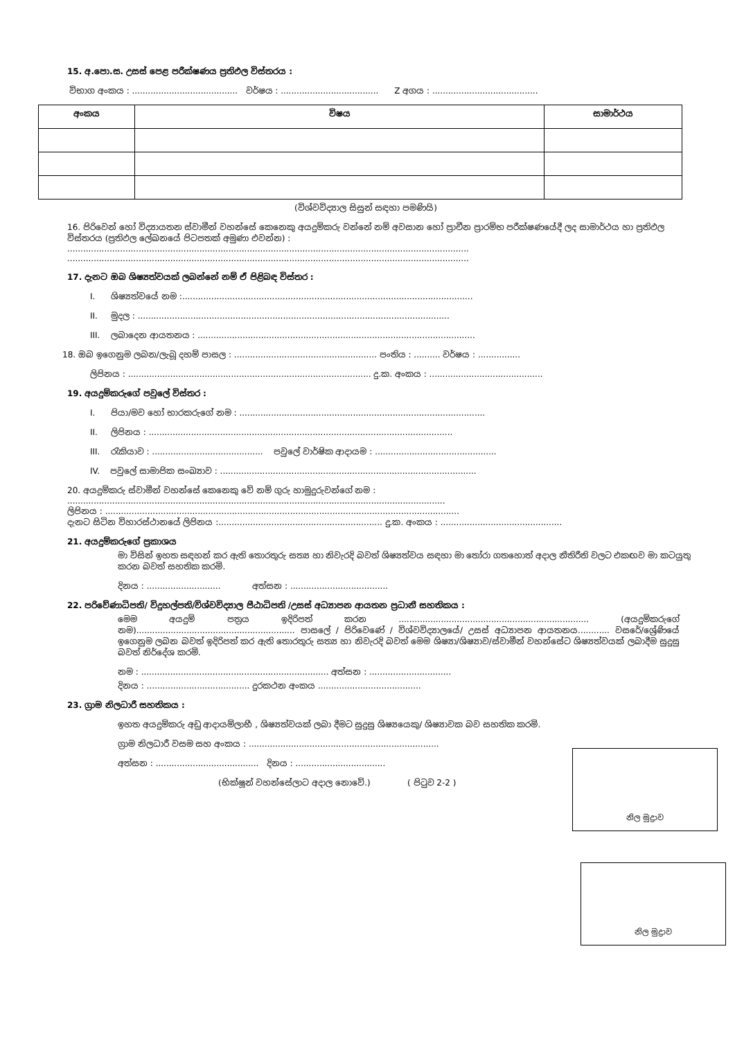15. අ.පො.ස. උසස් පෙළ පරීක්ෂණය ප්‍රතිඵල විස්තරය :
විභාග අංකය : ........................................ වර්ෂය : ..................................... Z අගය : ........................................
| අංකය | විෂය | සාමාර්ථය |
| --- | --- | --- |
(විශ්වවිද්‍යාල සිසුන් සඳහා පමණියි)
16. පිරිවෙන් හෝ විද්‍යායතන ස්වාමීන් වහන්සේ කෙනෙකු අයදුම්කරු වන්නේ නම් අවසාන හෝ ප්‍රාචීන ප්‍රාරම්භ පරීක්ෂණයේදී ලද සාමාර්ථය හා ප්‍රතිඵල විස්තරය (ප්‍රතිඵල ලේඛනයේ පිටපතක් අමුණා එවන්න) :
........................................................................................................................................................
........................................................................................................................................................
17. දැනට ඔබ ශිෂ්‍යත්වයක් ලබන්නේ නම් ඒ පිළිබඳ විස්තර :
I. ශිෂ්‍යත්වයේ නම :..............................................................................................................
II. මුදල : ......................................................................................................................
III. ලබාදෙන ආයතනය : .........................................................................................................
18. ඔබ ඉගෙනුම ලබන/ලැබූ දහම් පාසල : ...................................................... පංතිය : .......... වර්ෂය : ................
ලිපිනය : ............................................................................................ දු.ක. අංකය : ...........................................
19. අයදුම්කරුගේ පවුලේ විස්තර :
I. පියා/මව හෝ භාරකරුගේ නම : .............................................................................................
II. ලිපිනය : ...................................................................................................................
III. රැකියාව : .......................................... පවුලේ වාර්ෂික ආදායම : ..............................................
IV. පවුලේ සාමාජික සංඛ්‍යාව : .................................................................................................
20. අයදුම්කරු ස්වාමීන් වහන්සේ කෙනෙකු වේ නම් ගුරු හාමුදුරුවන්ගේ නම :
...............................................................................................................................................
ලිපිනය : ......................................................................................................................................
දැනට සිටින විහාරස්ථානයේ ලිපිනය :.............................................................. දු.ක. අංකය : ..............................................
21. අයදුම්කරුගේ ප්‍රකාශය
මා විසින් ඉහත සඳහන් කර ඇති තොරතුරු සත්‍ය හා නිවැරදි බවත් ශිෂ්‍යත්වය සඳහා මා තෝරා ගතහොත් අදාල නීතිරීති වලට එකඟව මා කටයුතු කරන බවත් සහතික කරමි.
දිනය : ............................ අත්සන : .....................................
22. පරිවේණාධිපති/ විදුහල්පති/විශ්වවිද්‍යාල පීඨාධිපති /උසස් අධ්‍යාපන ආයතන ප්‍රධානී සහතිකය :
මෙම අයදුම් පත්‍රය ඉදිරිපත් කරන ........................................................................ (අයදුම්කරුගේ නම)............................................................ පාසලේ / පිරිවෙණේ / විශ්වවිද්‍යාලයේ/ උසස් අධ්‍යාපන ආයතනය............ වසරේ/ශ්‍රේණියේ ඉගෙනුම ලබන බවත් ඉදිරිපත් කර ඇති තොරතුරු සත්‍ය හා නිවැරදි බවත් මෙම ශිෂ්‍යා/ශිෂ්‍යාව/ස්වාමීන් වහන්සේට ශිෂ්‍යත්වයක් ලබාදීම සුදුසු බවත් නිර්දේශ කරමි.
නම : ....................................................................... අත්සන : ...............................
දිනය : ....................................... දුරකථන අංකය .......................................
23. ග්‍රාම නිලධාරී සහතිකය :
ඉහත අයදුම්කරු අඩු ආදායම්ලාභී , ශිෂ්‍යත්වයක් ලබා දීමට සුදුසු ශිෂ්‍යයෙකු/ ශිෂ්‍යාවක බව සහතික කරමි.
ග්‍රාම නිලධාරී වසම සහ අංකය : ........................................................................
අත්සන : ....................................... දිනය : ..................................
(භික්ෂූන් වහන්සේලාට අදාල නොවේ.) ( පිටුව 2-2 )
නිල මුද්‍රාව
නිල මුද්‍රාව